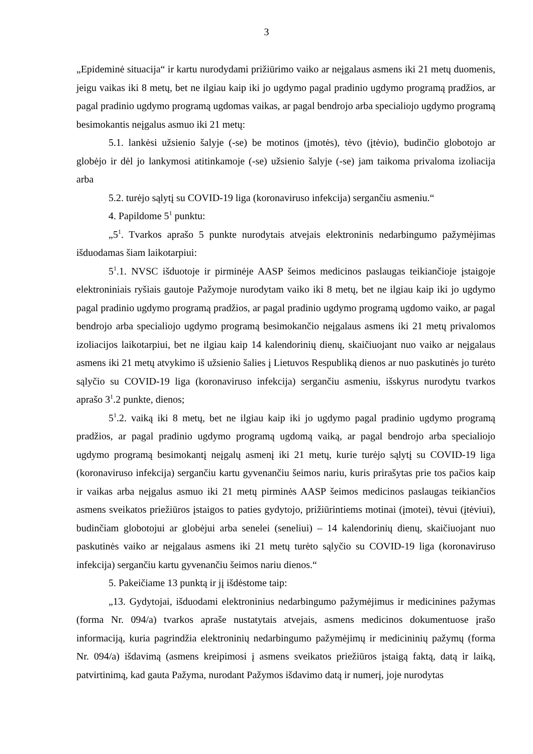3
„Epideminė situacija“ ir kartu nurodydami prižiūrimo vaiko ar neįgalaus asmens iki 21 metų duomenis, jeigu vaikas iki 8 metų, bet ne ilgiau kaip iki jo ugdymo pagal pradinio ugdymo programą pradžios, ar pagal pradinio ugdymo programą ugdomas vaikas, ar pagal bendrojo arba specialiojo ugdymo programą besimokantis neįgalus asmuo iki 21 metų:
5.1. lankėsi užsienio šalyje (-se) be motinos (įmotės), tėvo (įtėvio), budinčio globotojo ar globėjo ir dėl jo lankymosi atitinkamoje (-se) užsienio šalyje (-se) jam taikoma privaloma izoliacija arba
5.2. turėjo sąlytį su COVID-19 liga (koronaviruso infekcija) sergančiu asmeniu.“
4. Papildome 5<sup>1</sup> punktu:
„5<sup>1</sup>. Tvarkos aprašo 5 punkte nurodytais atvejais elektroninis nedarbingumo pažymėjimas išduodamas šiam laikotarpiui:
5<sup>1</sup>.1. NVSC išduotoje ir pirminėje AASP šeimos medicinos paslaugas teikiančioje įstaigoje elektroniniais ryšiais gautoje Pažymoje nurodytam vaiko iki 8 metų, bet ne ilgiau kaip iki jo ugdymo pagal pradinio ugdymo programą pradžios, ar pagal pradinio ugdymo programą ugdomo vaiko, ar pagal bendrojo arba specialiojo ugdymo programą besimokančio neįgalaus asmens iki 21 metų privalomos izoliacijos laikotarpiui, bet ne ilgiau kaip 14 kalendorinių dienų, skaičiuojant nuo vaiko ar neįgalaus asmens iki 21 metų atvykimo iš užsienio šalies į Lietuvos Respubliką dienos ar nuo paskutinės jo turėto sąlyčio su COVID-19 liga (koronaviruso infekcija) sergančiu asmeniu, išskyrus nurodytu tvarkos aprašo 3<sup>1</sup>.2 punkte, dienos;
5<sup>1</sup>.2. vaiką iki 8 metų, bet ne ilgiau kaip iki jo ugdymo pagal pradinio ugdymo programą pradžios, ar pagal pradinio ugdymo programą ugdomą vaiką, ar pagal bendrojo arba specialiojo ugdymo programą besimokantį neįgalų asmenį iki 21 metų, kurie turėjo sąlytį su COVID-19 liga (koronaviruso infekcija) sergančiu kartu gyvenančiu šeimos nariu, kuris prirašytas prie tos pačios kaip ir vaikas arba neįgalus asmuo iki 21 metų pirminės AASP šeimos medicinos paslaugas teikiančios asmens sveikatos priežiūros įstaigos to paties gydytojo, prižiūrintiems motinai (įmotei), tėvui (įtėviui), budinčiam globotojui ar globėjui arba senelei (seneliui) – 14 kalendorinių dienų, skaičiuojant nuo paskutinės vaiko ar neįgalaus asmens iki 21 metų turėto sąlyčio su COVID-19 liga (koronaviruso infekcija) sergančiu kartu gyvenančiu šeimos nariu dienos.“
5. Pakeičiame 13 punktą ir jį išdėstome taip:
„13. Gydytojai, išduodami elektroninius nedarbingumo pažymėjimus ir medicinines pažymas (forma Nr. 094/a) tvarkos apraše nustatytais atvejais, asmens medicinos dokumentuose įrašo informaciją, kuria pagrindžia elektroninių nedarbingumo pažymėjimų ir medicininių pažymų (forma Nr. 094/a) išdavimą (asmens kreipimosi į asmens sveikatos priežiūros įstaigą faktą, datą ir laiką, patvirtinimą, kad gauta Pažyma, nurodant Pažymos išdavimo datą ir numerį, joje nurodytas